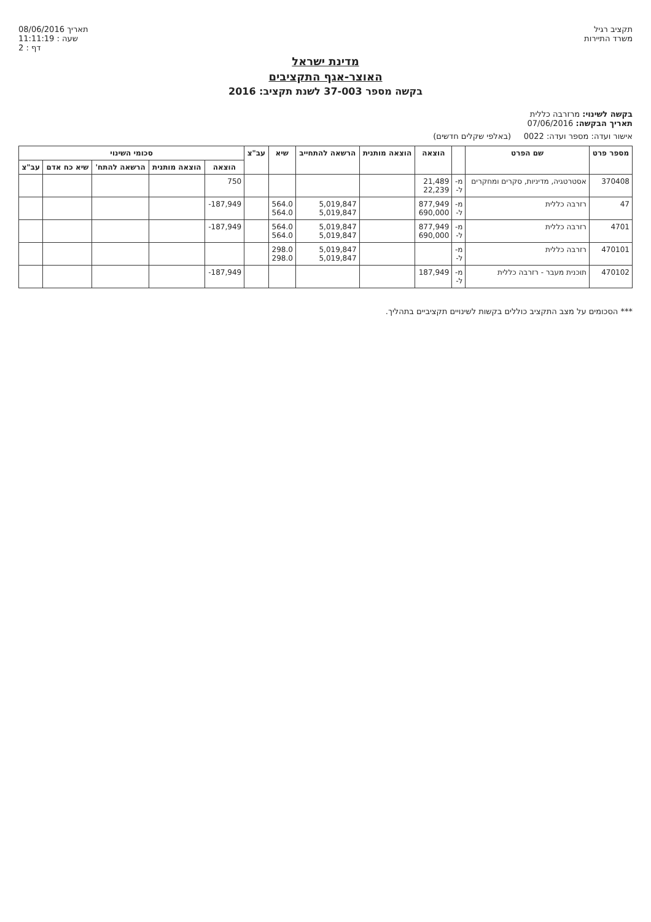תקציב רגיל
משרד התיירות
תאריך 08/06/2016
שעה : 11:11:19
דף : 2
מדינת ישראל
האוצר-אגף התקציבים
בקשה מספר 37-003 לשנת תקציב: 2016
בקשה לשינוי: מרזרבה כללית
תאריך הבקשה: 07/06/2016
אישור ועדה: מספר ועדה: 0022 (באלפי שקלים חדשים)
| מספר פרט | שם הפרט | | הוצאה | הוצאה מותנית | הרשאה להתחייב | שיא | עב"צ | סכומי השינוי | | | | |
| --- | --- | --- | --- | --- | --- | --- | --- | --- | --- | --- | --- | --- |
| | | | | | | | | הוצאה | הוצאה מותנית | הרשאה להתח' | שיא כח אדם | עב"צ |
| 370408 | אסטרטגיה, מדיניות, סקרים ומחקרים | מ- ל- | 21,489 22,239 | | | | | 750 | | | | |
| 47 | רזרבה כללית | מ- ל- | 877,949 690,000 | | 5,019,847 5,019,847 | 564.0 564.0 | | -187,949 | | | | |
| 4701 | רזרבה כללית | מ- ל- | 877,949 690,000 | | 5,019,847 5,019,847 | 564.0 564.0 | | -187,949 | | | | |
| 470101 | רזרבה כללית | מ- ל- | | | 5,019,847 5,019,847 | 298.0 298.0 | | | | | | |
| 470102 | תוכנית מעבר - רזרבה כללית | מ- ל- | 187,949 | | | | | -187,949 | | | | |
*** הסכומים על מצב התקציב כוללים בקשות לשינויים תקציביים בתהליך.